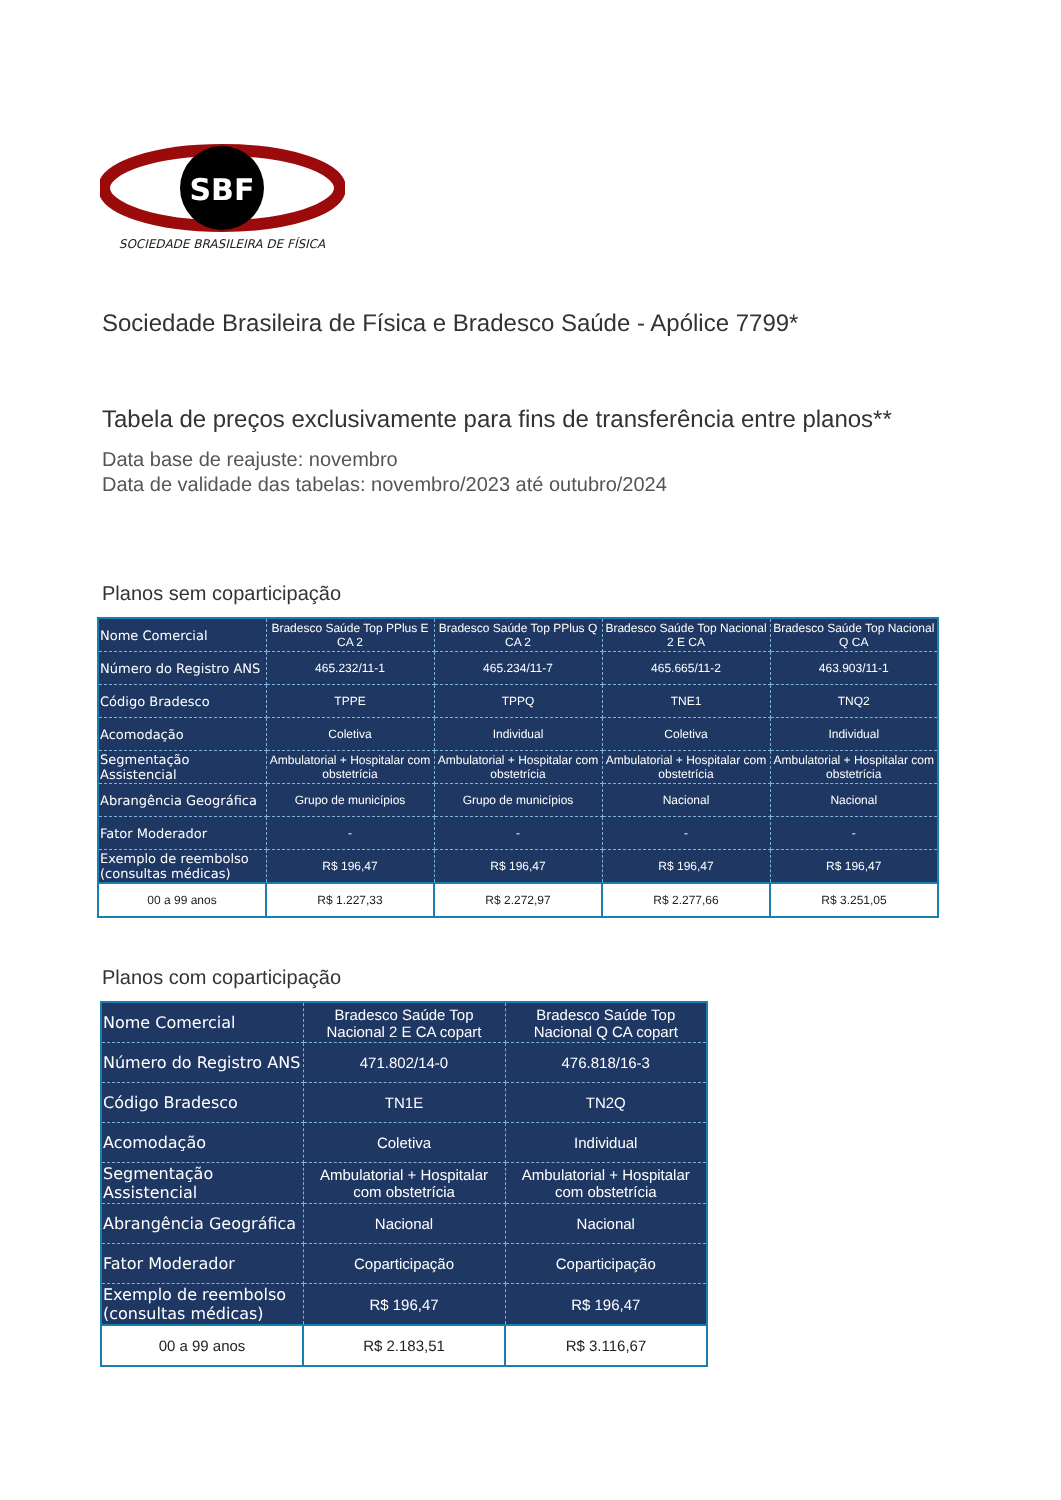SBF
SOCIEDADE BRASILEIRA DE FÍSICA
Sociedade Brasileira de Física e Bradesco Saúde - Apólice 7799*
Tabela de preços exclusivamente para fins de transferência entre planos**
Data base de reajuste: novembro
Data de validade das tabelas: novembro/2023 até outubro/2024
Planos sem coparticipação
| Nome Comercial | Bradesco Saúde Top PPlus E CA 2 | Bradesco Saúde Top PPlus Q CA 2 | Bradesco Saúde Top Nacional 2 E CA | Bradesco Saúde Top Nacional Q CA |
| Número do Registro ANS | 465.232/11-1 | 465.234/11-7 | 465.665/11-2 | 463.903/11-1 |
| Código Bradesco | TPPE | TPPQ | TNE1 | TNQ2 |
| Acomodação | Coletiva | Individual | Coletiva | Individual |
| Segmentação Assistencial | Ambulatorial + Hospitalar com obstetrícia | Ambulatorial + Hospitalar com obstetrícia | Ambulatorial + Hospitalar com obstetrícia | Ambulatorial + Hospitalar com obstetrícia |
| Abrangência Geográfica | Grupo de municípios | Grupo de municípios | Nacional | Nacional |
| Fator Moderador | - | - | - | - |
| Exemplo de reembolso (consultas médicas) | R$ 196,47 | R$ 196,47 | R$ 196,47 | R$ 196,47 |
| 00 a 99 anos | R$ 1.227,33 | R$ 2.272,97 | R$ 2.277,66 | R$ 3.251,05 |
Planos com coparticipação
| Nome Comercial | Bradesco Saúde Top Nacional 2 E CA copart | Bradesco Saúde Top Nacional Q CA copart |
| Número do Registro ANS | 471.802/14-0 | 476.818/16-3 |
| Código Bradesco | TN1E | TN2Q |
| Acomodação | Coletiva | Individual |
| Segmentação Assistencial | Ambulatorial + Hospitalar com obstetrícia | Ambulatorial + Hospitalar com obstetrícia |
| Abrangência Geográfica | Nacional | Nacional |
| Fator Moderador | Coparticipação | Coparticipação |
| Exemplo de reembolso (consultas médicas) | R$ 196,47 | R$ 196,47 |
| 00 a 99 anos | R$ 2.183,51 | R$ 3.116,67 |